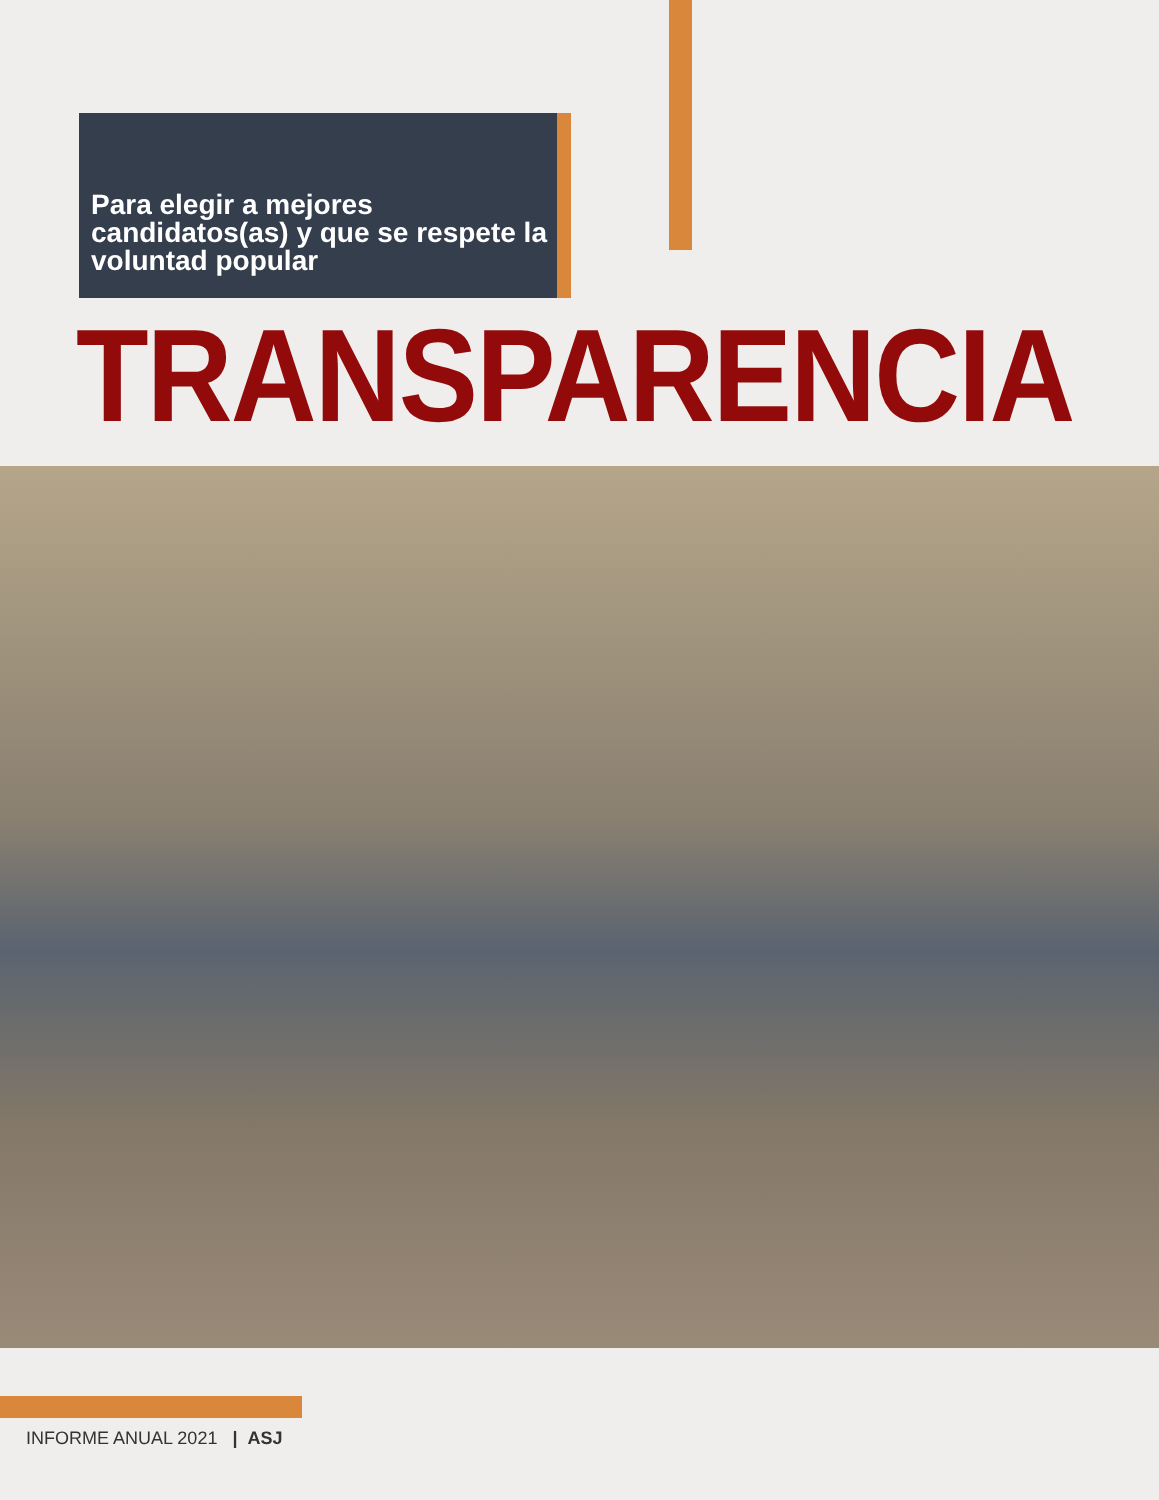Para elegir a mejores candidatos(as) y que se respete la voluntad popular
TRANSPARENCIA
INFORME ANUAL 2021 | ASJ